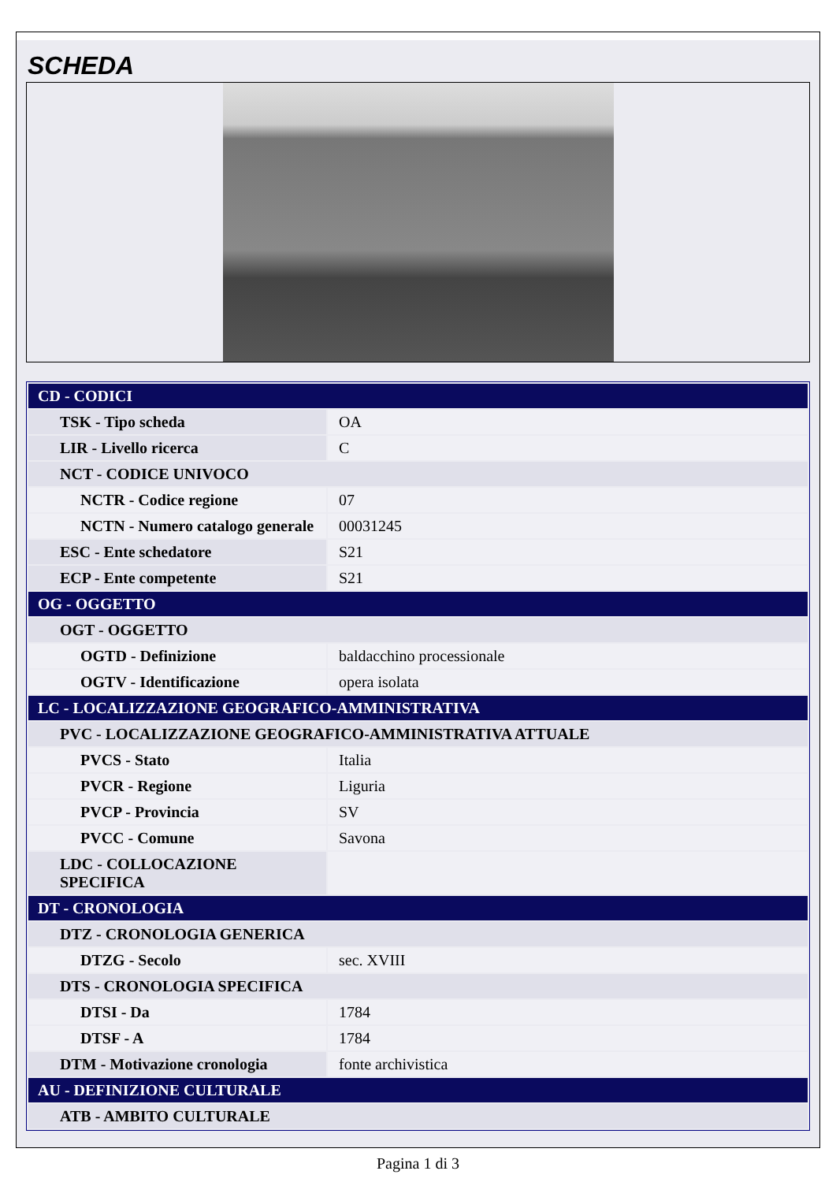SCHEDA
| CD - CODICI | |
| TSK - Tipo scheda | OA |
| LIR - Livello ricerca | C |
| NCT - CODICE UNIVOCO | |
| NCTR - Codice regione | 07 |
| NCTN - Numero catalogo generale | 00031245 |
| ESC - Ente schedatore | S21 |
| ECP - Ente competente | S21 |
| OG - OGGETTO | |
| OGT - OGGETTO | |
| OGTD - Definizione | baldacchino processionale |
| OGTV - Identificazione | opera isolata |
| LC - LOCALIZZAZIONE GEOGRAFICO-AMMINISTRATIVA | |
| PVC - LOCALIZZAZIONE GEOGRAFICO-AMMINISTRATIVA ATTUALE | |
| PVCS - Stato | Italia |
| PVCR - Regione | Liguria |
| PVCP - Provincia | SV |
| PVCC - Comune | Savona |
| LDC - COLLOCAZIONE SPECIFICA | |
| DT - CRONOLOGIA | |
| DTZ - CRONOLOGIA GENERICA | |
| DTZG - Secolo | sec. XVIII |
| DTS - CRONOLOGIA SPECIFICA | |
| DTSI - Da | 1784 |
| DTSF - A | 1784 |
| DTM - Motivazione cronologia | fonte archivistica |
| AU - DEFINIZIONE CULTURALE | |
| ATB - AMBITO CULTURALE | |
Pagina 1 di 3